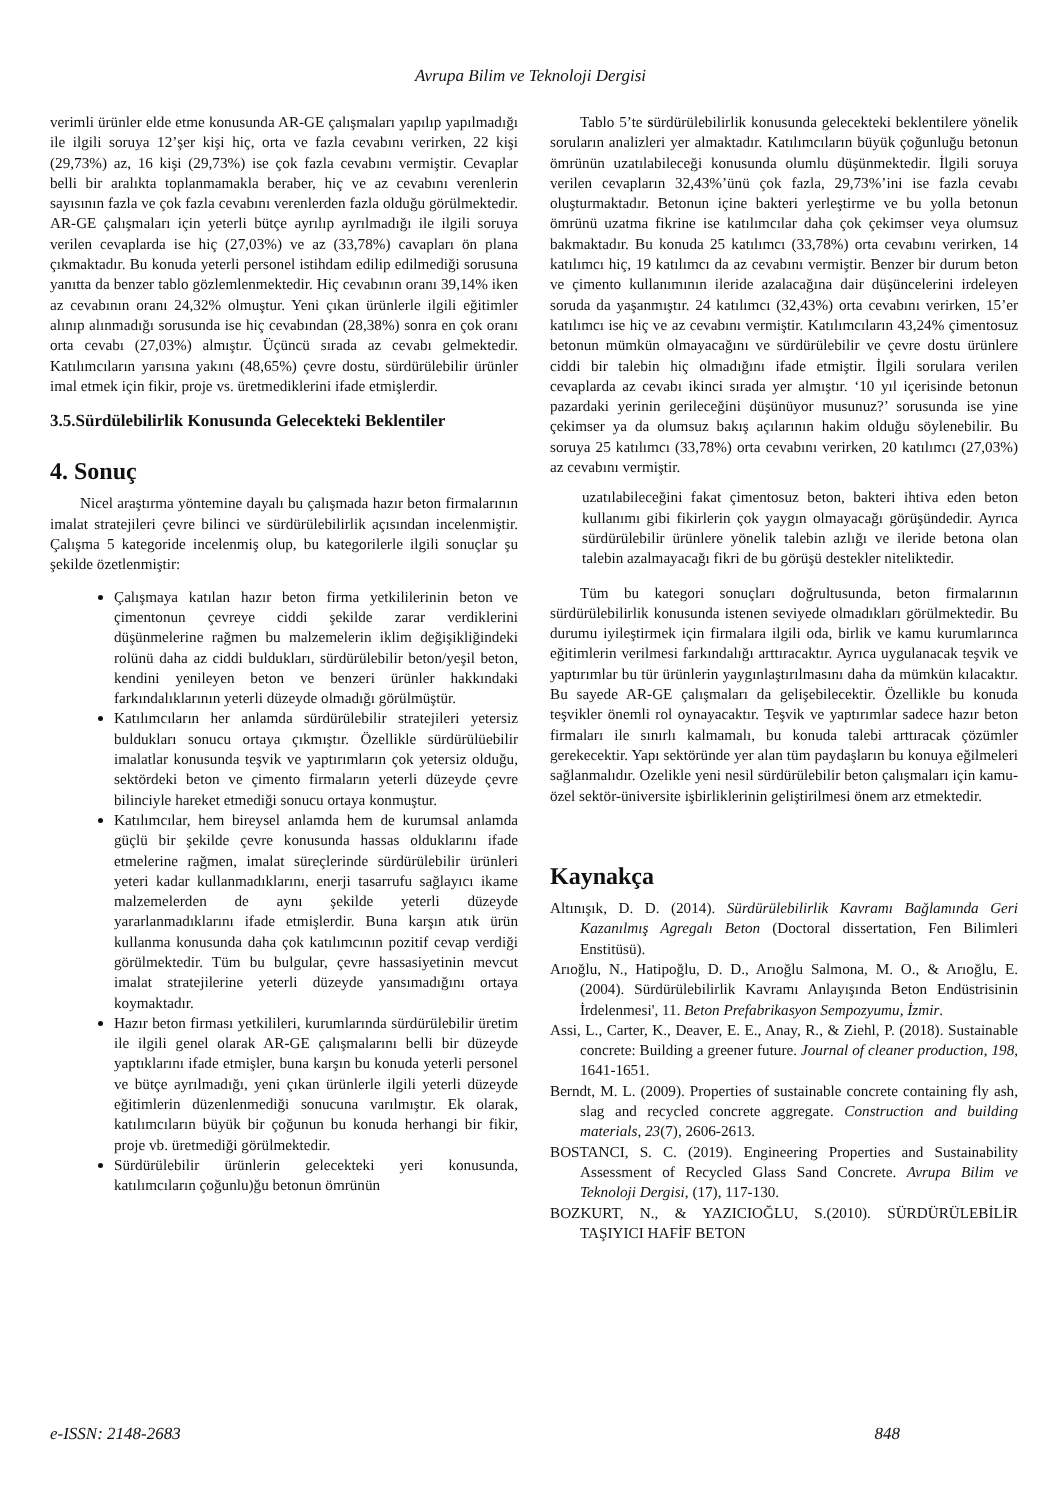Avrupa Bilim ve Teknoloji Dergisi
verimli ürünler elde etme konusunda AR-GE çalışmaları yapılıp yapılmadığı ile ilgili soruya 12’şer kişi hiç, orta ve fazla cevabını verirken, 22 kişi (29,73%) az, 16 kişi (29,73%) ise çok fazla cevabını vermiştir. Cevaplar belli bir aralıkta toplanmamakla beraber, hiç ve az cevabını verenlerin sayısının fazla ve çok fazla cevabını verenlerden fazla olduğu görülmektedir. AR-GE çalışmaları için yeterli bütçe ayrılıp ayrılmadığı ile ilgili soruya verilen cevaplarda ise hiç (27,03%) ve az (33,78%) cavapları ön plana çıkmaktadır. Bu konuda yeterli personel istihdam edilip edilmediği sorusuna yanıtta da benzer tablo gözlemlenmektedir. Hiç cevabının oranı 39,14% iken az cevabının oranı 24,32% olmuştur. Yeni çıkan ürünlerle ilgili eğitimler alınıp alınmadığı sorusunda ise hiç cevabından (28,38%) sonra en çok oranı orta cevabı (27,03%) almıştır. Üçüncü sırada az cevabı gelmektedir. Katılımcıların yarısına yakını (48,65%) çevre dostu, sürdürülebilir ürünler imal etmek için fikir, proje vs. üretmediklerini ifade etmişlerdir.
3.5.Sürdülebilirlik Konusunda Gelecekteki Beklentiler
4. Sonuç
Nicel araştırma yöntemine dayalı bu çalışmada hazır beton firmalarının imalat stratejileri çevre bilinci ve sürdürülebilirlik açısından incelenmiştir. Çalışma 5 kategoride incelenmiş olup, bu kategorilerle ilgili sonuçlar şu şekilde özetlenmiştir:
Çalışmaya katılan hazır beton firma yetkililerinin beton ve çimentonun çevreye ciddi şekilde zarar verdiklerini düşünmelerine rağmen bu malzemelerin iklim değişikliğindeki rolünü daha az ciddi buldukları, sürdürülebilir beton/yeşil beton, kendini yenileyen beton ve benzeri ürünler hakkındaki farkındalıklarının yeterli düzeyde olmadığı görülmüştür.
Katılımcıların her anlamda sürdürülebilir stratejileri yetersiz buldukları sonucu ortaya çıkmıştır. Özellikle sürdürülüebilir imalatlar konusunda teşvik ve yaptırımların çok yetersiz olduğu, sektördeki beton ve çimento firmaların yeterli düzeyde çevre bilinciyle hareket etmediği sonucu ortaya konmuştur.
Katılımcılar, hem bireysel anlamda hem de kurumsal anlamda güçlü bir şekilde çevre konusunda hassas olduklarını ifade etmelerine rağmen, imalat süreçlerinde sürdürülebilir ürünleri yeteri kadar kullanmadıklarını, enerji tasarrufu sağlayıcı ikame malzemelerden de aynı şekilde yeterli düzeyde yararlanmadıklarını ifade etmişlerdir. Buna karşın atık ürün kullanma konusunda daha çok katılımcının pozitif cevap verdiği görülmektedir. Tüm bu bulgular, çevre hassasiyetinin mevcut imalat stratejilerine yeterli düzeyde yansımadığını ortaya koymaktadır.
Hazır beton firması yetkilileri, kurumlarında sürdürülebilir üretim ile ilgili genel olarak AR-GE çalışmalarını belli bir düzeyde yaptıklarını ifade etmişler, buna karşın bu konuda yeterli personel ve bütçe ayrılmadığı, yeni çıkan ürünlerle ilgili yeterli düzeyde eğitimlerin düzenlenmediği sonucuna varılmıştır. Ek olarak, katılımcıların büyük bir çoğunun bu konuda herhangi bir fikir, proje vb. üretmediği görülmektedir.
Sürdürülebilir ürünlerin gelecekteki yeri konusunda, katılımcıların çoğunlu)ğu betonun ömrünün
Tablo 5’te sürdürülebilirlik konusunda gelecekteki beklentilere yönelik soruların analizleri yer almaktadır. Katılımcıların büyük çoğunluğu betonun ömrünün uzatılabileceği konusunda olumlu düşünmektedir. İlgili soruya verilen cevapların 32,43%’ünü çok fazla, 29,73%’ini ise fazla cevabı oluşturmaktadır. Betonun içine bakteri yerleştirme ve bu yolla betonun ömrünü uzatma fikrine ise katılımcılar daha çok çekimser veya olumsuz bakmaktadır. Bu konuda 25 katılımcı (33,78%) orta cevabını verirken, 14 katılımcı hiç, 19 katılımcı da az cevabını vermiştir. Benzer bir durum beton ve çimento kullanımının ileride azalacağına dair düşüncelerini irdeleyen soruda da yaşanmıştır. 24 katılımcı (32,43%) orta cevabını verirken, 15’er katılımcı ise hiç ve az cevabını vermiştir. Katılımcıların 43,24% çimentosuz betonun mümkün olmayacağını ve sürdürülebilir ve çevre dostu ürünlere ciddi bir talebin hiç olmadığını ifade etmiştir. İlgili sorulara verilen cevaplarda az cevabı ikinci sırada yer almıştır. ‘10 yıl içerisinde betonun pazardaki yerinin gerileceğini düşünüyor musunuz?’ sorusunda ise yine çekimser ya da olumsuz bakış açılarının hakim olduğu söylenebilir. Bu soruya 25 katılımcı (33,78%) orta cevabını verirken, 20 katılımcı (27,03%) az cevabını vermiştir.
uzatılabileceğini fakat çimentosuz beton, bakteri ihtiva eden beton kullanımı gibi fikirlerin çok yaygın olmayacağı görüşündedir. Ayrıca sürdürülebilir ürünlere yönelik talebin azlığı ve ileride betona olan talebin azalmayacağı fikri de bu görüşü destekler niteliktedir.
Tüm bu kategori sonuçları doğrultusunda, beton firmalarının sürdürülebilirlik konusunda istenen seviyede olmadıkları görülmektedir. Bu durumu iyileştirmek için firmalara ilgili oda, birlik ve kamu kurumlarınca eğitimlerin verilmesi farkındalığı arttıracaktır. Ayrıca uygulanacak teşvik ve yaptırımlar bu tür ürünlerin yaygınlaştırılmasını daha da mümkün kılacaktır. Bu sayede AR-GE çalışmaları da gelişebilecektir. Özellikle bu konuda teşvikler önemli rol oynayacaktır. Teşvik ve yaptırımlar sadece hazır beton firmaları ile sınırlı kalmamalı, bu konuda talebi arttıracak çözümler gerekecektir. Yapı sektöründe yer alan tüm paydaşların bu konuya eğilmeleri sağlanmalıdır. Ozelikle yeni nesil sürdürülebilir beton çalışmaları için kamu-özel sektör-üniversite işbirliklerinin geliştirilmesi önem arz etmektedir.
Kaynakça
Altınışık, D. D. (2014). Sürdürülebilirlik Kavramı Bağlamında Geri Kazanılmış Agregalı Beton (Doctoral dissertation, Fen Bilimleri Enstitüsü).
Arıoğlu, N., Hatipoğlu, D. D., Arıoğlu Salmona, M. O., & Arıoğlu, E. (2004). Sürdürülebilirlik Kavramı Anlayışında Beton Endüstrisinin İrdelenmesi', 11. Beton Prefabrikasyon Sempozyumu, İzmir.
Assi, L., Carter, K., Deaver, E. E., Anay, R., & Ziehl, P. (2018). Sustainable concrete: Building a greener future. Journal of cleaner production, 198, 1641-1651.
Berndt, M. L. (2009). Properties of sustainable concrete containing fly ash, slag and recycled concrete aggregate. Construction and building materials, 23(7), 2606-2613.
BOSTANCI, S. C. (2019). Engineering Properties and Sustainability Assessment of Recycled Glass Sand Concrete. Avrupa Bilim ve Teknoloji Dergisi, (17), 117-130.
BOZKURT, N., & YAZICIOĞLU, S.(2010). SÜRDÜRÜLEBİLİR TAŞIYICI HAFİF BETON
e-ISSN: 2148-2683 848